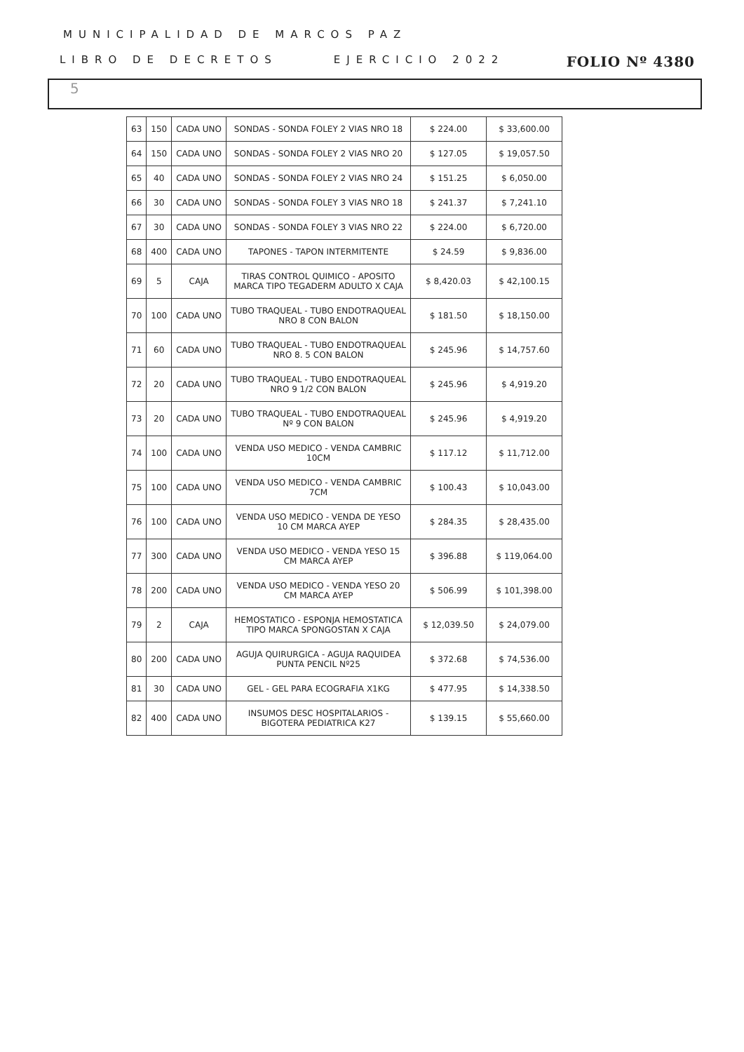MUNICIPALIDAD DE MARCOS PAZ
LIBRO DE DECRETOS EJERCICIO 2022 FOLIO Nº 4380
5
| 63 | 150 | CADA UNO | SONDAS - SONDA FOLEY 2 VIAS NRO 18 | $ 224.00 | $ 33,600.00 |
| 64 | 150 | CADA UNO | SONDAS - SONDA FOLEY 2 VIAS NRO 20 | $ 127.05 | $ 19,057.50 |
| 65 | 40 | CADA UNO | SONDAS - SONDA FOLEY 2 VIAS NRO 24 | $ 151.25 | $ 6,050.00 |
| 66 | 30 | CADA UNO | SONDAS - SONDA FOLEY 3 VIAS NRO 18 | $ 241.37 | $ 7,241.10 |
| 67 | 30 | CADA UNO | SONDAS - SONDA FOLEY 3 VIAS NRO 22 | $ 224.00 | $ 6,720.00 |
| 68 | 400 | CADA UNO | TAPONES - TAPON INTERMITENTE | $ 24.59 | $ 9,836.00 |
| 69 | 5 | CAJA | TIRAS CONTROL QUIMICO - APOSITO MARCA TIPO TEGADERM ADULTO X CAJA | $ 8,420.03 | $ 42,100.15 |
| 70 | 100 | CADA UNO | TUBO TRAQUEAL - TUBO ENDOTRAQUEAL NRO 8 CON BALON | $ 181.50 | $ 18,150.00 |
| 71 | 60 | CADA UNO | TUBO TRAQUEAL - TUBO ENDOTRAQUEAL NRO 8. 5 CON BALON | $ 245.96 | $ 14,757.60 |
| 72 | 20 | CADA UNO | TUBO TRAQUEAL - TUBO ENDOTRAQUEAL NRO 9 1/2 CON BALON | $ 245.96 | $ 4,919.20 |
| 73 | 20 | CADA UNO | TUBO TRAQUEAL - TUBO ENDOTRAQUEAL Nº 9 CON BALON | $ 245.96 | $ 4,919.20 |
| 74 | 100 | CADA UNO | VENDA USO MEDICO - VENDA CAMBRIC 10CM | $ 117.12 | $ 11,712.00 |
| 75 | 100 | CADA UNO | VENDA USO MEDICO - VENDA CAMBRIC 7CM | $ 100.43 | $ 10,043.00 |
| 76 | 100 | CADA UNO | VENDA USO MEDICO - VENDA DE YESO 10 CM MARCA AYEP | $ 284.35 | $ 28,435.00 |
| 77 | 300 | CADA UNO | VENDA USO MEDICO - VENDA YESO 15 CM MARCA AYEP | $ 396.88 | $ 119,064.00 |
| 78 | 200 | CADA UNO | VENDA USO MEDICO - VENDA YESO 20 CM MARCA AYEP | $ 506.99 | $ 101,398.00 |
| 79 | 2 | CAJA | HEMOSTATICO - ESPONJA HEMOSTATICA TIPO MARCA SPONGOSTAN X CAJA | $ 12,039.50 | $ 24,079.00 |
| 80 | 200 | CADA UNO | AGUJA QUIRURGICA - AGUJA RAQUIDEA PUNTA PENCIL Nº25 | $ 372.68 | $ 74,536.00 |
| 81 | 30 | CADA UNO | GEL - GEL PARA ECOGRAFIA X1KG | $ 477.95 | $ 14,338.50 |
| 82 | 400 | CADA UNO | INSUMOS DESC HOSPITALARIOS - BIGOTERA PEDIATRICA K27 | $ 139.15 | $ 55,660.00 |